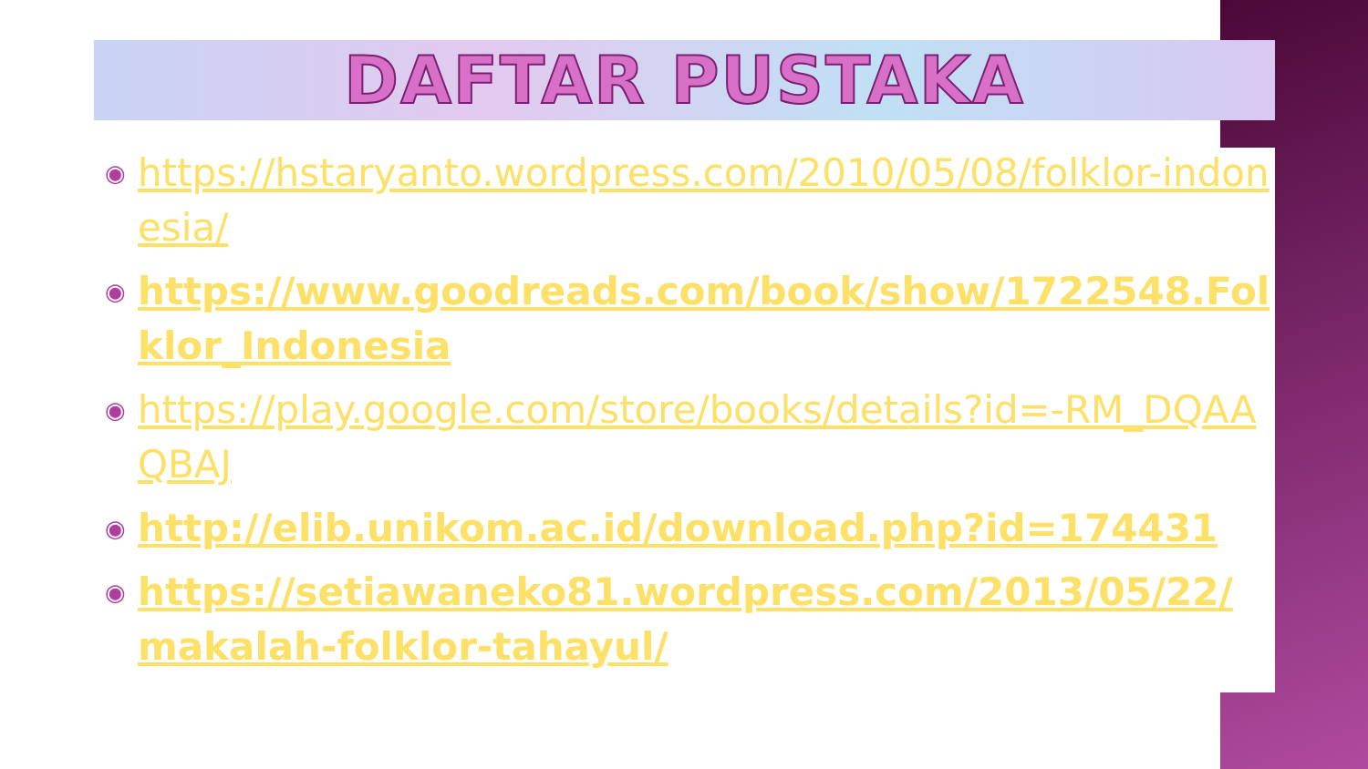DAFTAR PUSTAKA
◉ https://hstaryanto.wordpress.com/2010/05/08/folklor-indonesia/
◉ https://www.goodreads.com/book/show/1722548.Folklor_Indonesia
◉ https://play.google.com/store/books/details?id=-RM_DQAAQBAJ
◉ http://elib.unikom.ac.id/download.php?id=174431
◉ https://setiawaneko81.wordpress.com/2013/05/22/makalah-folklor-tahayul/